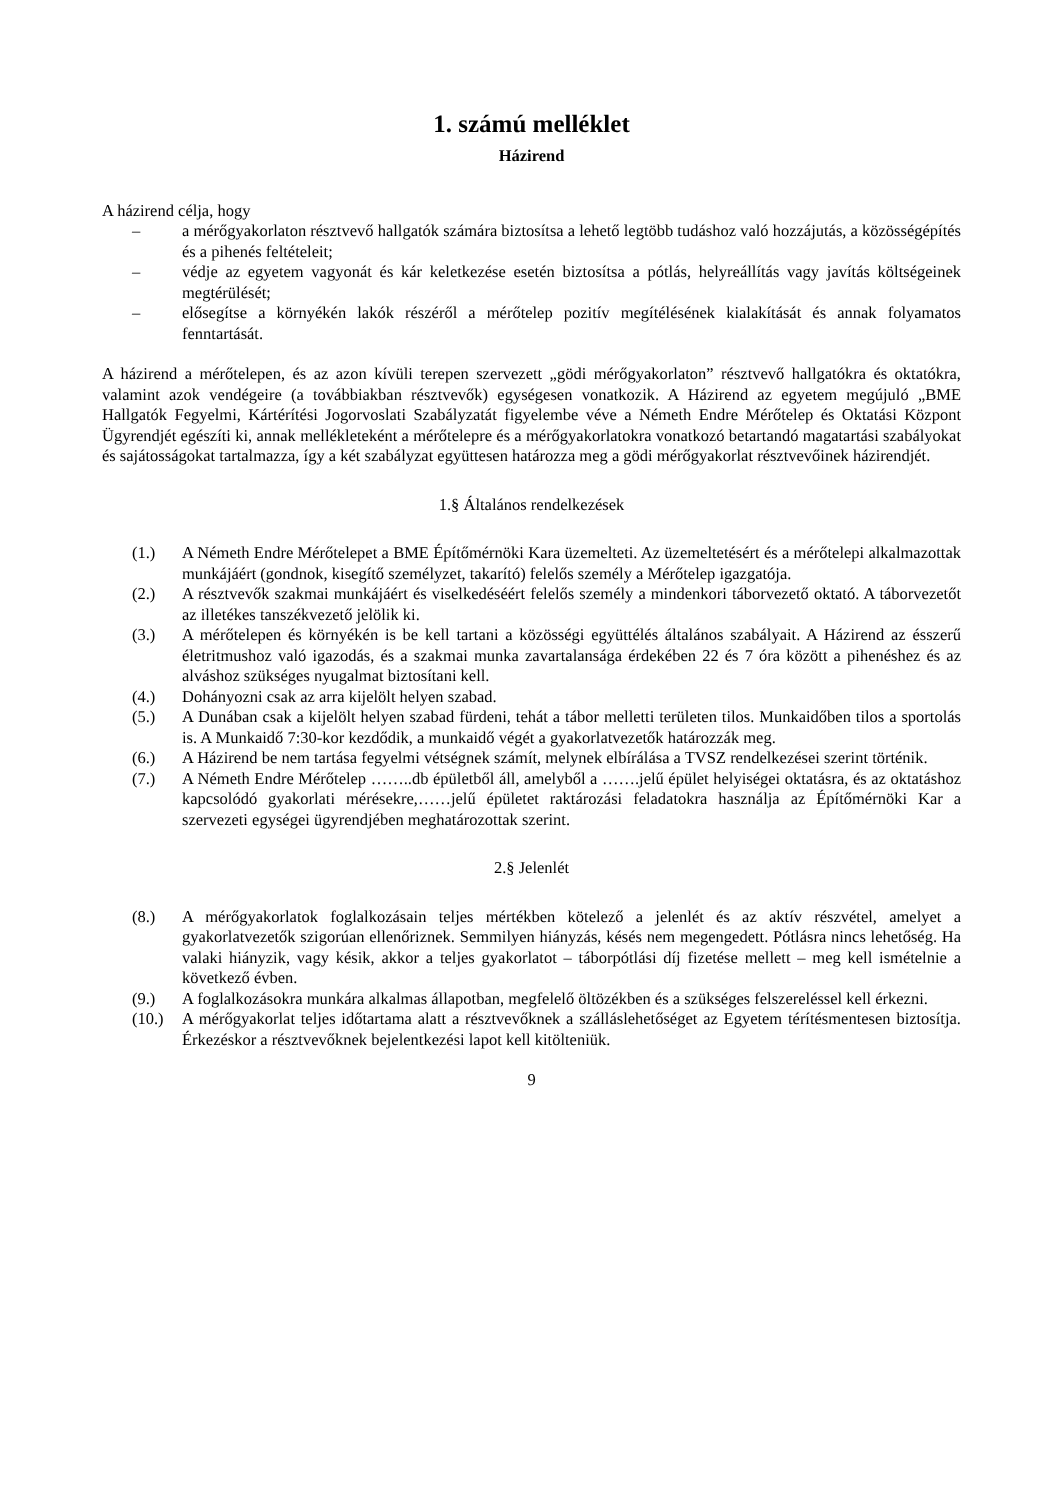1. számú melléklet
Házirend
A házirend célja, hogy
– a mérőgyakorlaton résztvevő hallgatók számára biztosítsa a lehető legtöbb tudáshoz való hozzájutás, a közösségépítés és a pihenés feltételeit;
– védje az egyetem vagyonát és kár keletkezése esetén biztosítsa a pótlás, helyreállítás vagy javítás költségeinek megtérülését;
– elősegítse a környékén lakók részéről a mérőtelep pozitív megítélésének kialakítását és annak folyamatos fenntartását.
A házirend a mérőtelepen, és az azon kívüli terepen szervezett „gödi mérőgyakorlaton” résztvevő hallgatókra és oktatókra, valamint azok vendégeire (a továbbiakban résztvevők) egységesen vonatkozik. A Házirend az egyetem megújuló „BME Hallgatók Fegyelmi, Kártérítési Jogorvoslati Szabályzatát figyelembe véve a Németh Endre Mérőtelep és Oktatási Központ Ügyrendjét egészíti ki, annak mellékleteként a mérőtelepre és a mérőgyakorlatokra vonatkozó betartandó magatartási szabályokat és sajátosságokat tartalmazza, így a két szabályzat együttesen határozza meg a gödi mérőgyakorlat résztvevőinek házirendjét.
1.§ Általános rendelkezések
(1.) A Németh Endre Mérőtelepet a BME Építőmérnöki Kara üzemelteti. Az üzemeltetésért és a mérőtelepi alkalmazottak munkájáért (gondnok, kisegítő személyzet, takarító) felelős személy a Mérőtelep igazgatója.
(2.) A résztvevők szakmai munkájáért és viselkedéséért felelős személy a mindenkori táborvezető oktató. A táborvezetőt az illetékes tanszékvezető jelölik ki.
(3.) A mérőtelepen és környékén is be kell tartani a közösségi együttélés általános szabályait. A Házirend az ésszerű életritmushoz való igazodás, és a szakmai munka zavartalansága érdekében 22 és 7 óra között a pihenéshez és az alváshoz szükséges nyugalmat biztosítani kell.
(4.) Dohányozni csak az arra kijelölt helyen szabad.
(5.) A Dunában csak a kijelölt helyen szabad fürdeni, tehát a tábor melletti területen tilos. Munkaidőben tilos a sportolás is. A Munkaidő 7:30-kor kezdődik, a munkaidő végét a gyakorlatvezetők határozzák meg.
(6.) A Házirend be nem tartása fegyelmi vétségnek számít, melynek elbírálása a TVSZ rendelkezései szerint történik.
(7.) A Németh Endre Mérőtelep ……..db épületből áll, amelyből a …….jelű épület helyiségei oktatásra, és az oktatáshoz kapcsolódó gyakorlati mérésekre,……jelű épületet raktározási feladatokra használja az Építőmérnöki Kar a szervezeti egységei ügyrendjében meghatározottak szerint.
2.§ Jelenlét
(8.) A mérőgyakorlatok foglalkozásain teljes mértékben kötelező a jelenlét és az aktív részvétel, amelyet a gyakorlatvezetők szigorúan ellenőriznek. Semmilyen hiányzás, késés nem megengedett. Pótlásra nincs lehetőség. Ha valaki hiányzik, vagy késik, akkor a teljes gyakorlatot – táborpótlási díj fizetése mellett – meg kell ismételnie a következő évben.
(9.) A foglalkozásokra munkára alkalmas állapotban, megfelelő öltözékben és a szükséges felszereléssel kell érkezni.
(10.) A mérőgyakorlat teljes időtartama alatt a résztvevőknek a szálláslehetőséget az Egyetem térítésmentesen biztosítja. Érkezéskor a résztvevőknek bejelentkezési lapot kell kitölteniük.
9